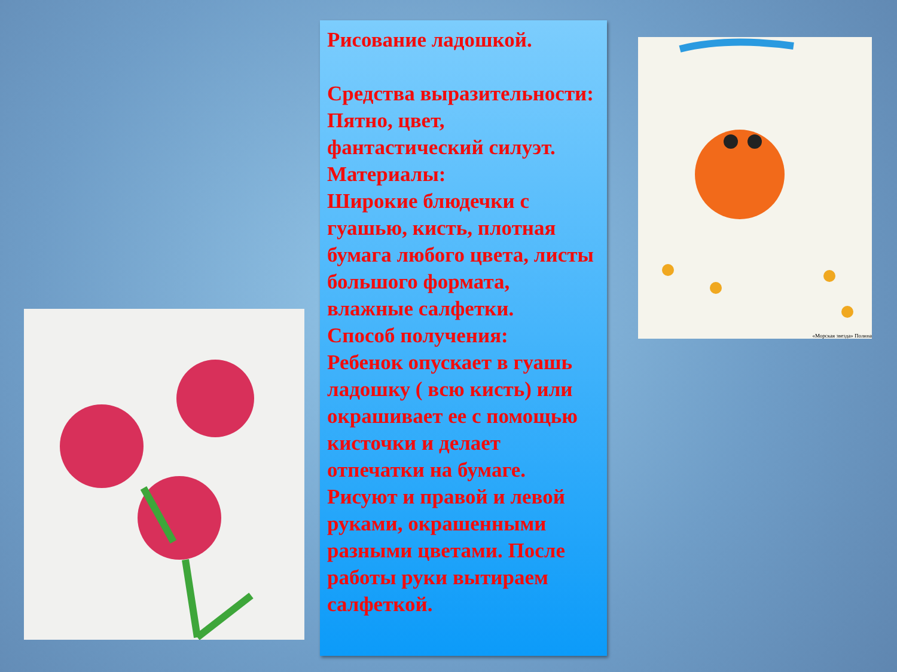Рисование ладошкой.
Средства выразительности:
Пятно, цвет, фантастический силуэт.
Материалы:
Широкие блюдечки с гуашью, кисть, плотная бумага любого цвета, листы большого формата, влажные салфетки.
Способ получения:
Ребенок опускает в гуашь ладошку ( всю кисть) или окрашивает ее с помощью кисточки и делает отпечатки на бумаге. Рисуют и правой и левой руками, окрашенными разными цветами. После работы руки вытираем салфеткой.
«Морская звезда» Полина